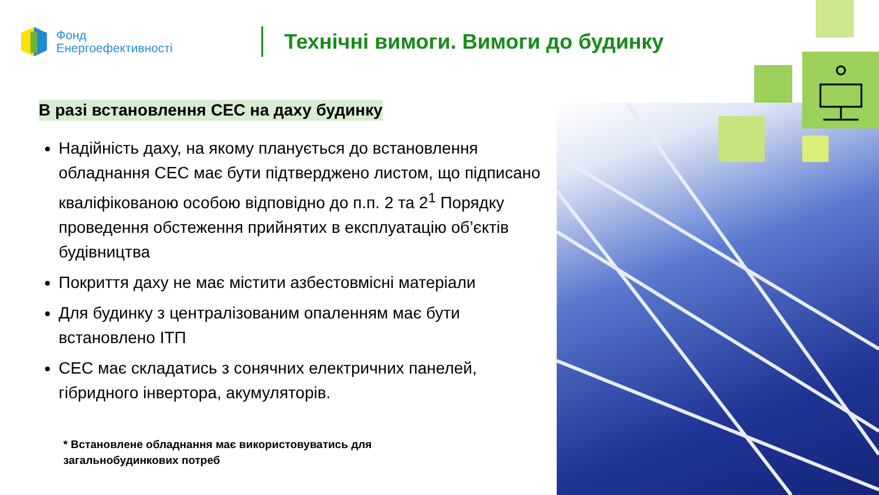Фонд
Енергоефективності
Технічні вимоги. Вимоги до будинку
В разі встановлення СЕС на даху будинку
Надійність даху, на якому планується до встановлення обладнання СЕС має бути підтверджено листом, що підписано кваліфікованою особою відповідно до п.п. 2 та 2<sup>1</sup> Порядку проведення обстеження прийнятих в експлуатацію об’єктів будівництва
Покриття даху не має містити азбестовмісні матеріали
Для будинку з централізованим опаленням має бути встановлено ІТП
СЕС має складатись з сонячних електричних панелей, гібридного інвертора, акумуляторів.
* Встановлене обладнання має використовуватись для
загальнобудинкових потреб